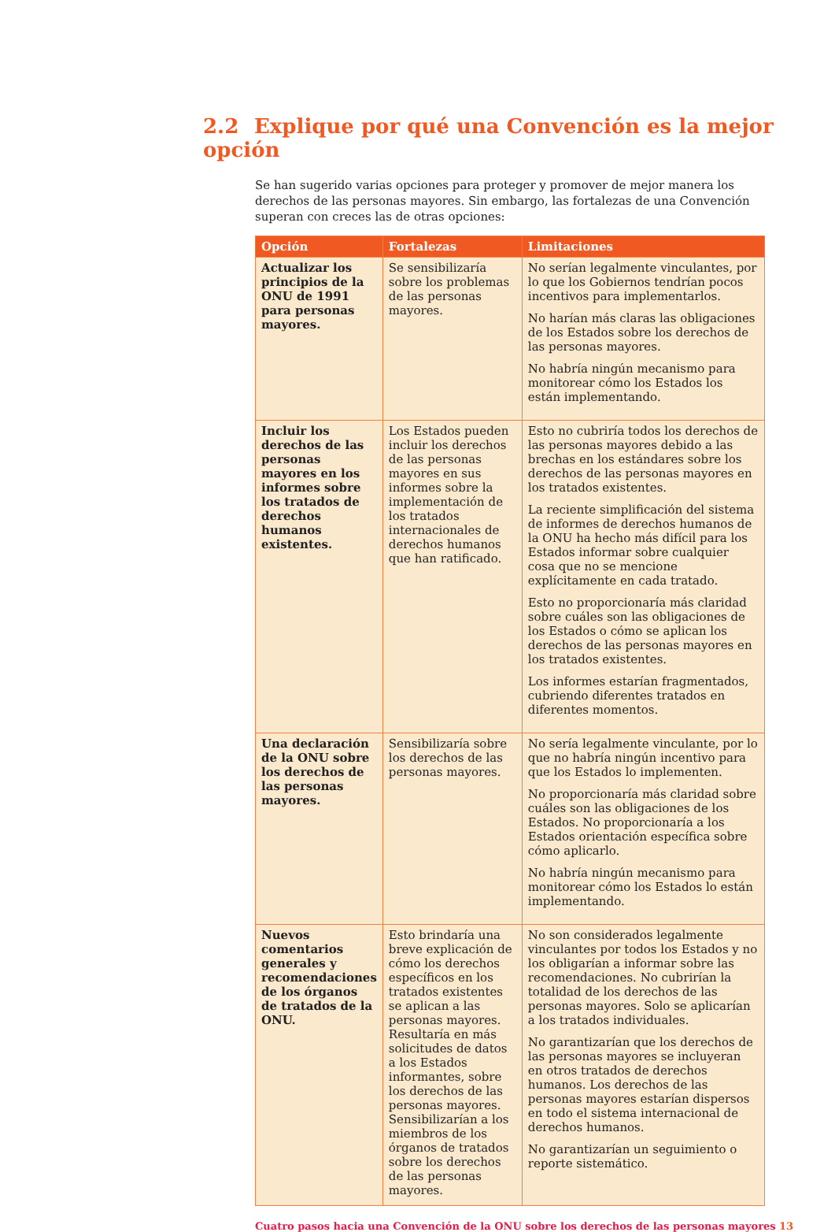2.2 Explique por qué una Convención es la mejor opción
Se han sugerido varias opciones para proteger y promover de mejor manera los derechos de las personas mayores. Sin embargo, las fortalezas de una Convención superan con creces las de otras opciones:
| Opción | Fortalezas | Limitaciones |
| --- | --- | --- |
| Actualizar los principios de la ONU de 1991 para personas mayores. | Se sensibilizaría sobre los problemas de las personas mayores. | No serían legalmente vinculantes, por lo que los Gobiernos tendrían pocos incentivos para implementarlos. No harían más claras las obligaciones de los Estados sobre los derechos de las personas mayores. No habría ningún mecanismo para monitorear cómo los Estados los están implementando. |
| Incluir los derechos de las personas mayores en los informes sobre los tratados de derechos humanos existentes. | Los Estados pueden incluir los derechos de las personas mayores en sus informes sobre la implementación de los tratados internacionales de derechos humanos que han ratificado. | Esto no cubriría todos los derechos de las personas mayores debido a las brechas en los estándares sobre los derechos de las personas mayores en los tratados existentes. La reciente simplificación del sistema de informes de derechos humanos de la ONU ha hecho más difícil para los Estados informar sobre cualquier cosa que no se mencione explícitamente en cada tratado. Esto no proporcionaría más claridad sobre cuáles son las obligaciones de los Estados o cómo se aplican los derechos de las personas mayores en los tratados existentes. Los informes estarían fragmentados, cubriendo diferentes tratados en diferentes momentos. |
| Una declaración de la ONU sobre los derechos de las personas mayores. | Sensibilizaría sobre los derechos de las personas mayores. | No sería legalmente vinculante, por lo que no habría ningún incentivo para que los Estados lo implementen. No proporcionaría más claridad sobre cuáles son las obligaciones de los Estados. No proporcionaría a los Estados orientación específica sobre cómo aplicarlo. No habría ningún mecanismo para monitorear cómo los Estados lo están implementando. |
| Nuevos comentarios generales y recomendaciones de los órganos de tratados de la ONU. | Esto brindaría una breve explicación de cómo los derechos específicos en los tratados existentes se aplican a las personas mayores. Resultaría en más solicitudes de datos a los Estados informantes, sobre los derechos de las personas mayores. Sensibilizarían a los miembros de los órganos de tratados sobre los derechos de las personas mayores. | No son considerados legalmente vinculantes por todos los Estados y no los obligarían a informar sobre las recomendaciones. No cubrirían la totalidad de los derechos de las personas mayores. Solo se aplicarían a los tratados individuales. No garantizarían que los derechos de las personas mayores se incluyeran en otros tratados de derechos humanos. Los derechos de las personas mayores estarían dispersos en todo el sistema internacional de derechos humanos. No garantizarían un seguimiento o reporte sistemático. |
Cuatro pasos hacia una Convención de la ONU sobre los derechos de las personas mayores 13